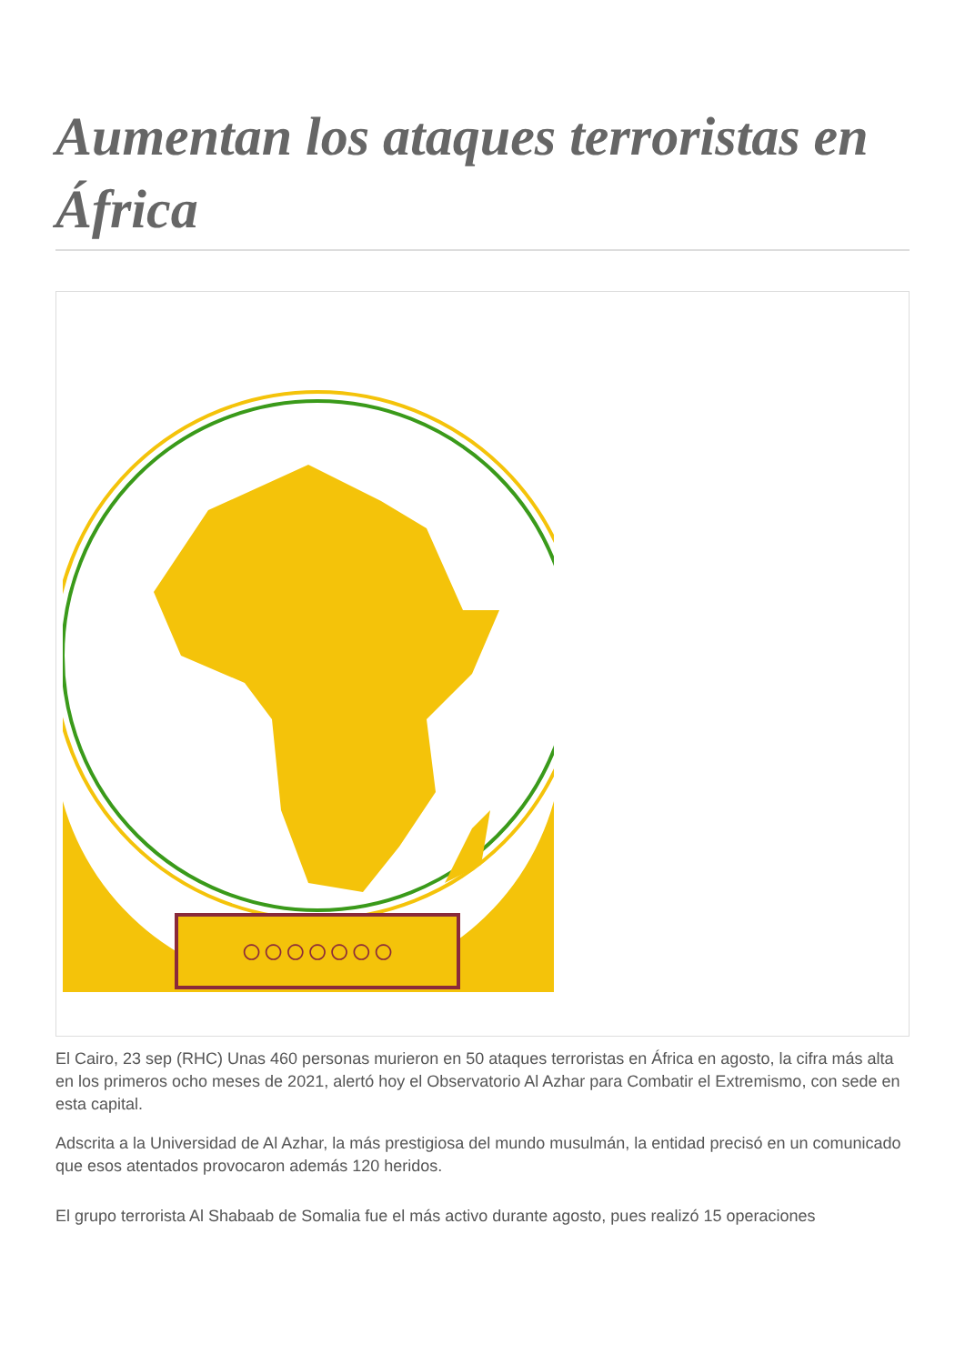Aumentan los ataques terroristas en África
○○○○○○○
El Cairo, 23 sep (RHC) Unas 460 personas murieron en 50 ataques terroristas en África en agosto, la cifra más alta en los primeros ocho meses de 2021, alertó hoy el Observatorio Al Azhar para Combatir el Extremismo, con sede en esta capital.
Adscrita a la Universidad de Al Azhar, la más prestigiosa del mundo musulmán, la entidad precisó en un comunicado que esos atentados provocaron además 120 heridos.
El grupo terrorista Al Shabaab de Somalia fue el más activo durante agosto, pues realizó 15 operaciones